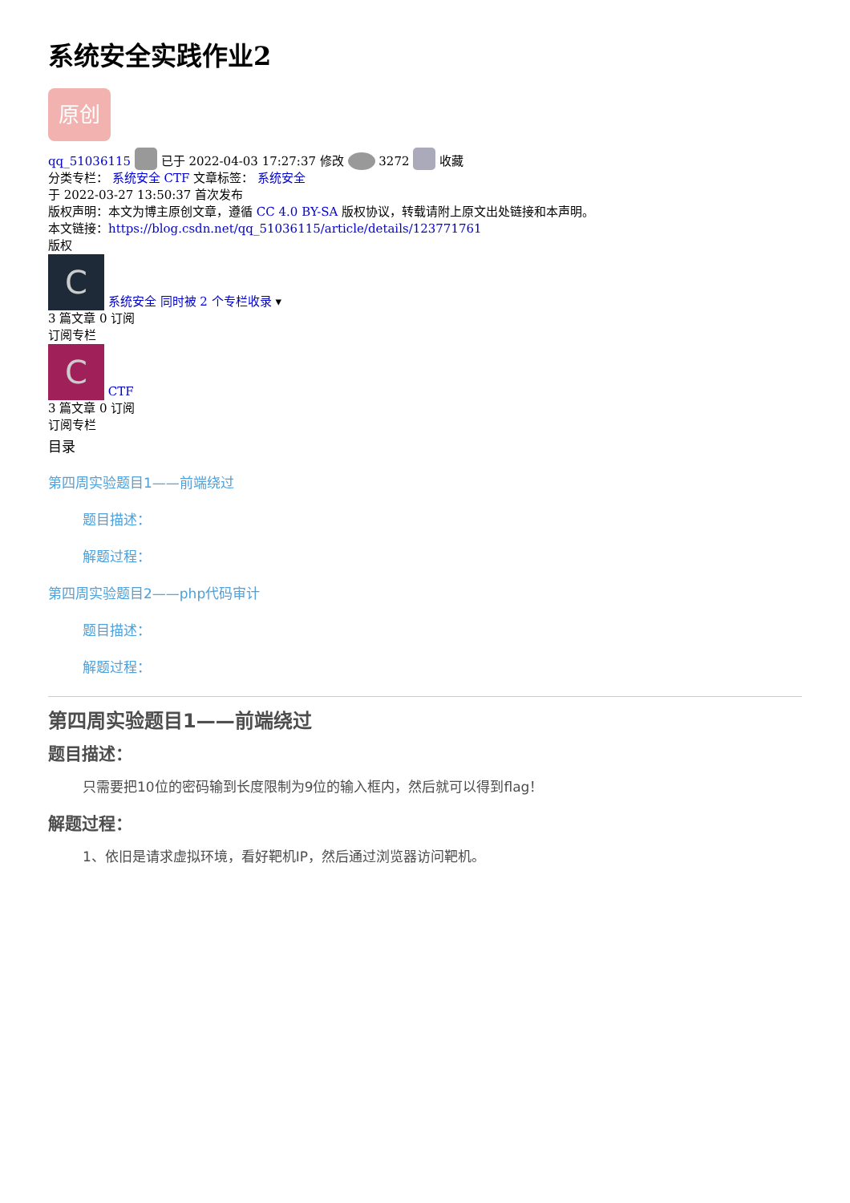系统安全实践作业2
原创
qq_51036115 已于 2022-04-03 17:27:37 修改 3272 收藏
分类专栏： 系统安全 CTF 文章标签： 系统安全
于 2022-03-27 13:50:37 首次发布
版权声明：本文为博主原创文章，遵循 CC 4.0 BY-SA 版权协议，转载请附上原文出处链接和本声明。
本文链接：https://blog.csdn.net/qq_51036115/article/details/123771761
版权
C 系统安全 同时被 2 个专栏收录 ▾
3 篇文章 0 订阅
订阅专栏
C CTF
3 篇文章 0 订阅
订阅专栏
目录
第四周实验题目1——前端绕过
题目描述：
解题过程：
第四周实验题目2——php代码审计
题目描述：
解题过程：
第四周实验题目1——前端绕过
题目描述：
只需要把10位的密码输到长度限制为9位的输入框内，然后就可以得到flag！
解题过程：
1、依旧是请求虚拟环境，看好靶机IP，然后通过浏览器访问靶机。